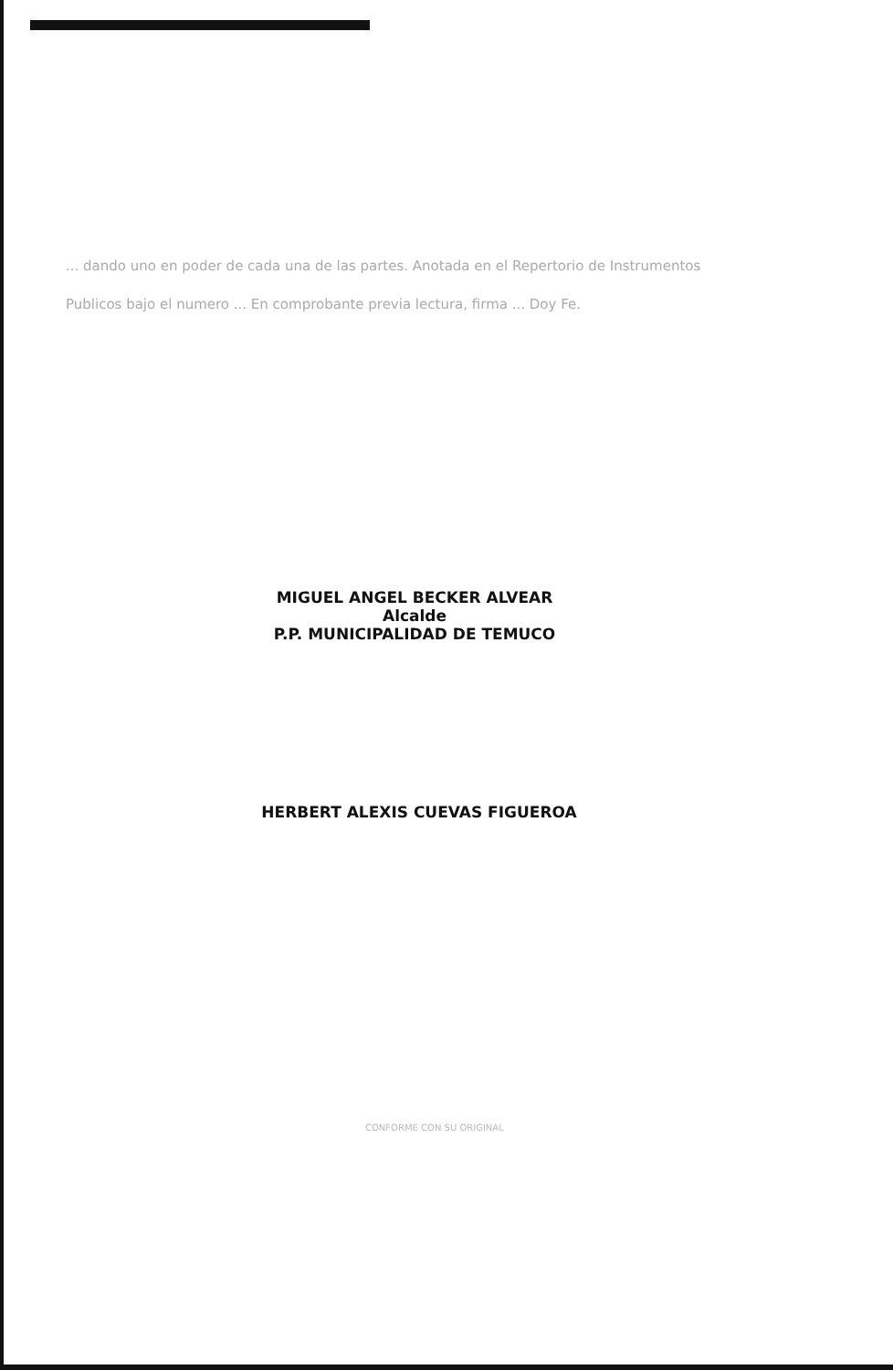... dando uno en poder de cada una de las partes. Anotada en el Repertorio de Instrumentos Publicos bajo el numero ... En comprobante previa lectura, firma ... Doy Fe.
MIGUEL ANGEL BECKER ALVEAR
Alcalde
P.P. MUNICIPALIDAD DE TEMUCO
HERBERT ALEXIS CUEVAS FIGUEROA
CONFORME CON SU ORIGINAL